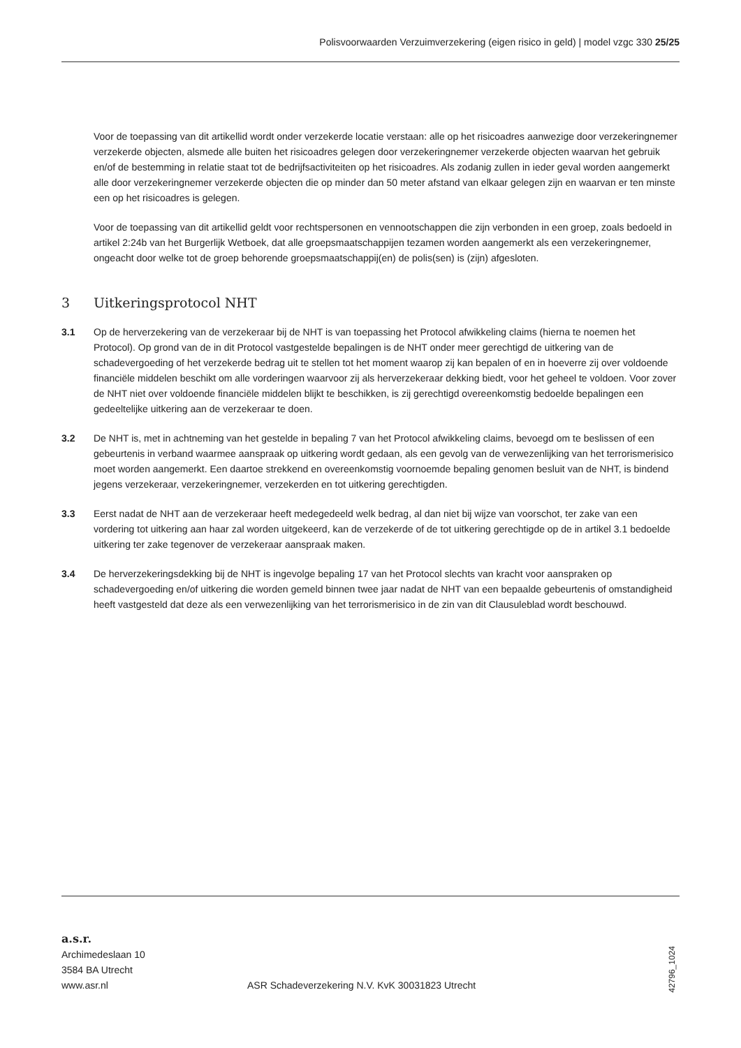Polisvoorwaarden Verzuimverzekering (eigen risico in geld) | model vzgc 330 25/25
Voor de toepassing van dit artikellid wordt onder verzekerde locatie verstaan: alle op het risicoadres aanwezige door verzekeringnemer verzekerde objecten, alsmede alle buiten het risicoadres gelegen door verzekeringnemer verzekerde objecten waarvan het gebruik en/of de bestemming in relatie staat tot de bedrijfsactiviteiten op het risicoadres. Als zodanig zullen in ieder geval worden aangemerkt alle door verzekeringnemer verzekerde objecten die op minder dan 50 meter afstand van elkaar gelegen zijn en waarvan er ten minste een op het risicoadres is gelegen.
Voor de toepassing van dit artikellid geldt voor rechtspersonen en vennootschappen die zijn verbonden in een groep, zoals bedoeld in artikel 2:24b van het Burgerlijk Wetboek, dat alle groepsmaatschappijen tezamen worden aangemerkt als een verzekeringnemer, ongeacht door welke tot de groep behorende groepsmaatschappij(en) de polis(sen) is (zijn) afgesloten.
3 Uitkeringsprotocol NHT
3.1 Op de herverzekering van de verzekeraar bij de NHT is van toepassing het Protocol afwikkeling claims (hierna te noemen het Protocol). Op grond van de in dit Protocol vastgestelde bepalingen is de NHT onder meer gerechtigd de uitkering van de schadevergoeding of het verzekerde bedrag uit te stellen tot het moment waarop zij kan bepalen of en in hoeverre zij over voldoende financiële middelen beschikt om alle vorderingen waarvoor zij als herverzekeraar dekking biedt, voor het geheel te voldoen. Voor zover de NHT niet over voldoende financiële middelen blijkt te beschikken, is zij gerechtigd overeenkomstig bedoelde bepalingen een gedeeltelijke uitkering aan de verzekeraar te doen.
3.2 De NHT is, met in achtneming van het gestelde in bepaling 7 van het Protocol afwikkeling claims, bevoegd om te beslissen of een gebeurtenis in verband waarmee aanspraak op uitkering wordt gedaan, als een gevolg van de verwezenlijking van het terrorismerisico moet worden aangemerkt. Een daartoe strekkend en overeenkomstig voornoemde bepaling genomen besluit van de NHT, is bindend jegens verzekeraar, verzekeringnemer, verzekerden en tot uitkering gerechtigden.
3.3 Eerst nadat de NHT aan de verzekeraar heeft medegedeeld welk bedrag, al dan niet bij wijze van voorschot, ter zake van een vordering tot uitkering aan haar zal worden uitgekeerd, kan de verzekerde of de tot uitkering gerechtigde op de in artikel 3.1 bedoelde uitkering ter zake tegenover de verzekeraar aanspraak maken.
3.4 De herverzekeringsdekking bij de NHT is ingevolge bepaling 17 van het Protocol slechts van kracht voor aanspraken op schadevergoeding en/of uitkering die worden gemeld binnen twee jaar nadat de NHT van een bepaalde gebeurtenis of omstandigheid heeft vastgesteld dat deze als een verwezenlijking van het terrorismerisico in de zin van dit Clausuleblad wordt beschouwd.
a.s.r.
Archimedeslaan 10
3584 BA Utrecht
www.asr.nl
ASR Schadeverzekering N.V. KvK 30031823 Utrecht
42796_1024